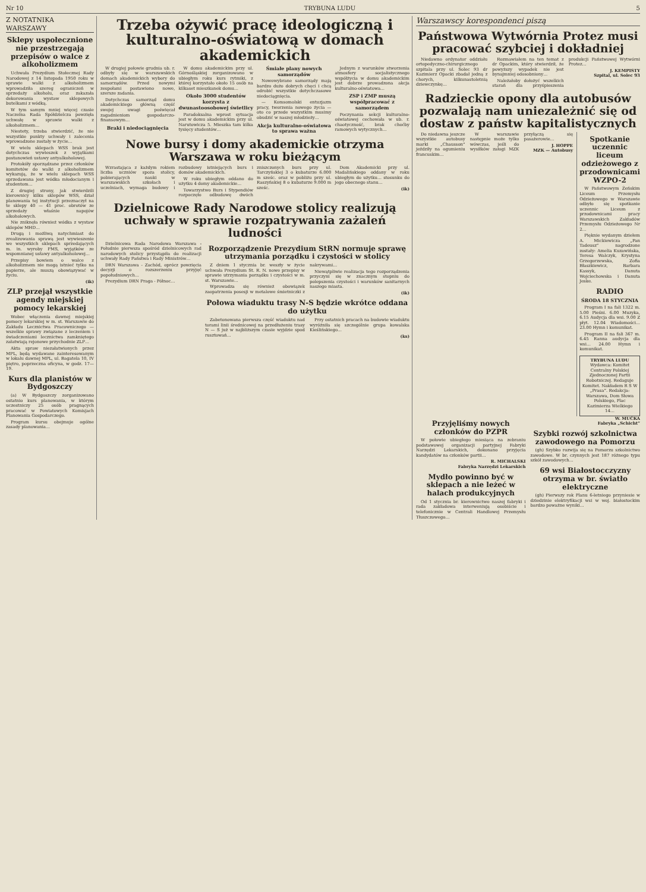Nr 10 TRYBUNA LUDU 5
Z NOTATNIKA
WARSZAWY
Sklepy uspołecznione nie przestrzegają przepisów o walce z alkoholizmem
Uchwała Prezydium Stołecznej Rady Narodowej z 14 listopada 1950 roku w sprawie walki z alkoholizmem wprowadziła szereg ograniczeń w sprzedaży alkoholu, oraz zakazała dekorowania wystaw sklepowych butelkami z wódką.
W tym samym mniej więcej czasie Naczelna Rada Spółdzielcza powzięła uchwałę w sprawie walki z alkoholizmem…
Niestety, trzeba stwierdzić, że nie wszystkie punkty uchwały i zalecenia wprowadzone zostały w życie…
W wielu sklepach WSS brak jest dotychczas wywieszek z wyjątkami postanowień ustawy antyalkoholowej.
Protokóły sporządzane przez członków komitetów do walki z alkoholizmem wykazują, że w wielu sklepach WSS sprzedawana jest wódka młodocianym i studentom…
Z drugiej strony, jak stwierdzili kierownicy kilku sklepów WSS, dział planowania tej instytucji przeznaczył na te sklepy 40 — 41 proc. obrotów ze sprzedaży właśnie napojów alkoholowych.
Nie zniknęła również wódka z wystaw sklepów MHD…
Drugą i możliwą natychmiast do zrealizowania sprawą jest wywieszenie we wszystkich sklepach sprzedających m. in. wyroby PMS, wyjątków ze wspomnianej ustawy antyalkoholowej…
Przepisy bowiem o walce z alkoholizmem nie mogą istnieć tylko na papierze, ale muszą obowiązywać w życiu.
(ik)
ZLP przejął wszystkie agendy miejskiej pomocy lekarskiej
Wobec włączenia dawnej miejskiej pomocy lekarskiej w m. st. Warszawie do Zakładu Lecznictwa Pracowniczego — wszelkie sprawy związane z leczeniem i świadczeniami lecznictwa zamkniętego załatwiają rejonowe przychodnie ZLP…
Akta spraw niezałatwionych przez MPL, będą wydawane zainteresowanym w lokalu dawnej MPL, ul. Bagatela 10, IV piętro, poprzeczna oficyna, w godz. 17—19.
Kurs dla planistów w Bydgoszczy
(a) W Bydgoszczy zorganizowano ostatnio kurs planowania, w którym uczestniczy 25 osób pragnących pracować w Powiatowych Komisjach Planowania Gospodarczego.
Program kursu obejmuje ogólne zasady planowania…
Trzeba ożywić pracę ideologiczną i kulturalno-oświatową w domach akademickich
W drugiej połowie grudnia ub. r. odbyły się w warszawskich domach akademickich wybory do samorządów. Przed nowymi zespołami postawiono nowe, szersze zadania.
Dotychczas samorząd domu akademickiego główną część swojej uwagi poświęcał zagadnieniom gospodarczo-finansowym…
Braki i niedociągnięcia
W domu akademickim przy ul. Górnośląskiej zorganizowano w ubiegłym roku kurs rytmiki, z której korzystało około 15 osób na kilkaset mieszkanek domu…
Około 3000 studentów korzysta z dwunastoosobowej świetlicy
Paradoksalna wprost sytuacja jest w domu akademickim przy ul. Narutowicza 5. Mieszka tam kilka tysięcy studentów…
Śmiałe plany nowych samorządów
Nowowybrane samorządy mają bardzo dużo dobrych chęci i chcą odrobić wszystkie dotychczasowe niedociągnięcia.
— Komsomolski entuzjazm pracy, tworzenia nowego życia — oto co przede wszystkim musimy obudzić w naszej młodzieży…
Akcja kulturalno-oświatowa to sprawa ważna
Jednym z warunków stworzenia atmosfery socjalistycznego współżycia w domu akademickim jest dobrze prowadzona akcja kulturalno-oświatowa…
ZSP i ZMP muszą współpracować z samorządem
Poczynania sekcji kulturalno-oświatowej cechowała w ub. r. chaotyczność, brak choćby ramowych wytycznych…
Nowe bursy i domy akademickie otrzyma Warszawa w roku bieżącym
Wzrastająca z każdym rokiem liczba uczniów spoza stolicy, pobierających nauki w warszawskich szkołach i uczelniach, wymaga budowy i rozbudowy istniejących burs i domów akademickich.
W roku ubiegłym oddano do użytku 4 domy akademickie…
Towarzystwo Burs i Stypendiów rozpoczęło odbudowę dwóch zniszczonych burs przy ul. Tarczyńskiej 3 o kubaturze 6.000 m sześc. oraz w pobliżu przy ul. Raszyńskiej 8 o kubaturze 9.000 m sześc.
Dom Akademicki przy ul. Madalińskiego oddany w roku ubiegłym do użytku… stosunku do jego obecnego stanu…
(ik)
Dzielnicowe Rady Narodowe stolicy realizują uchwały w sprawie rozpatrywania zażaleń ludności
Dzielnicowa Rada Narodowa Warszawa - Południe pierwsza spośród dzielnicowych rad narodowych stolicy przystąpiła do realizacji uchwały Rady Państwa i Rady Ministrów…
DRN Warszawa - Zachód, oprócz powzięcia decyzji o rozszerzeniu przyjęć popołudniowych…
Prezydium DRN Praga - Północ…
Rozporządzenie Prezydium StRN normuje sprawę utrzymania porządku i czystości w stolicy
Z dniem 1 stycznia br. weszły w życie uchwała Prezydium St. R. N. nowe przepisy w sprawie utrzymania porządku i czystości w m. st. Warszawie…
Wprowadza się również obowiązek zaopatrzenia posesji w metalowe śmietniczki z nakrywami…
Niewątpliwie realizacja tego rozporządzenia przyczyni się w znacznym stopniu do polepszenia czystości i warunków sanitarnych naszego miasta.
(ik)
Połowa wiaduktu trasy N-S będzie wkrótce oddana do użytku
Zabetonowana pierwsza część wiaduktu nad torami linii średnicowej na przedłużeniu trasy N — S już w najbliższym czasie wyjdzie spod rusztowań…
Przy ostatnich pracach na budowie wiaduktu wyróżniła się szczególnie grupa kowalska Kieślińskiego…
(ks)
Warszawscy korespondenci piszą
Państwowa Wytwórnia Protez musi pracować szybciej i dokładniej
Niedawno ordynator oddziału ortopedyczno-chirurgicznego szpitala przy ul. Solec 93 dr Kazimierz Opacki zbadał jedną z chorych, kilkunastoletnią dziewczynkę…
Rozmawiałem na ten temat z dr Opackim, który stwierdził, że powyższy wypadek nie jest bynajmniej odosobniony…
Należałoby dołożyć wszelkich starań dla przyśpieszenia produkcji Państwowej Wytwórni Protez…
J. KEMPISTY
Szpital, ul. Solec 93
Radzieckie opony dla autobusów pozwalają nam uniezależnić się od dostaw z państw kapitalistycznych
Do niedawna jeszcze wszystkie autobusy marki „Chausson” jeździły na ogumieniu francuskim…
W warszawie następnie może tylko wówczas, jeśli do wysiłków załogi MZK przyłączą się pasażerowie…
J. HOPPE
MZK — Autobusy
Spotkanie uczennic liceum odzieżowego z przodownicami WZPO-2
W Państwowym Żeńskim Liceum Przemysłu Odzieżowego w Warszawie odbyło się spotkanie uczennic Liceum z przodownicami pracy Warszawskich Zakładów Przemysłu Odzieżowego Nr 2…
Pięknie wydanym dziełem A. Mickiewicza „Pan Tadeusz” nagrodzone zostały: Amelia Kuzawińska, Teresa Walczyk, Krystyna Grzegorzewska, Zofia Błaszkiewicz, Barbara Kassyk, Danuta Wojciechowska i Danuta Jeske.
RADIO
ŚRODA 18 STYCZNIA
Program I na fali 1322 m. 5.00 Pieśni. 6.00 Muzyka, 6.15 Audycja dla wsi. 9.00 Z płyt. 12.04 Wiadomości… 23.00 Hymn i komunikat.
Program II na fali 367 m. 6.45 Ranna audycja dla wsi… 24.00 Hymn i komunikat.
TRYBUNA LUDU
Wydawca: Komitet Centralny Polskiej Zjednoczonej Partii Robotniczej. Redaguje Komitet. Nakładem R S W „Prasa”. Redakcja: Warszawa, Dom Słowa Polskiego, Plac Kazimierza Wielkiego 14…
Przyjęliśmy nowych członków do PZPR
W połowie ubiegłego miesiąca na zebraniu podstawowej organizacji partyjnej Fabryki Narzędzi Lekarskich, dokonano przyjęcia kandydatów na członków partii…
R. MICHALSKI
Fabryka Narzędzi Lekarskich
Mydło powinno być w sklepach a nie leżeć w halach produkcyjnych
Od 1 stycznia br. kierownictwo naszej fabryki i rada zakładowa interweniują osobiście i telefonicznie w Centrali Handlowej Przemysłu Tłuszczowego…
W. MUĆKA
Fabryka „Schicht”
Szybki rozwój szkolnictwa zawodowego na Pomorzu
(gh) Szybko rozwija się na Pomorzu szkolnictwo zawodowe. W br. czynnych jest 187 różnego typu szkół zawodowych…
69 wsi Białostocczyzny otrzyma w br. światło elektryczne
(gh) Pierwszy rok Planu 6-letniego przyniesie w dziedzinie elektryfikacji wsi w woj. białostockim bardzo poważne wyniki…